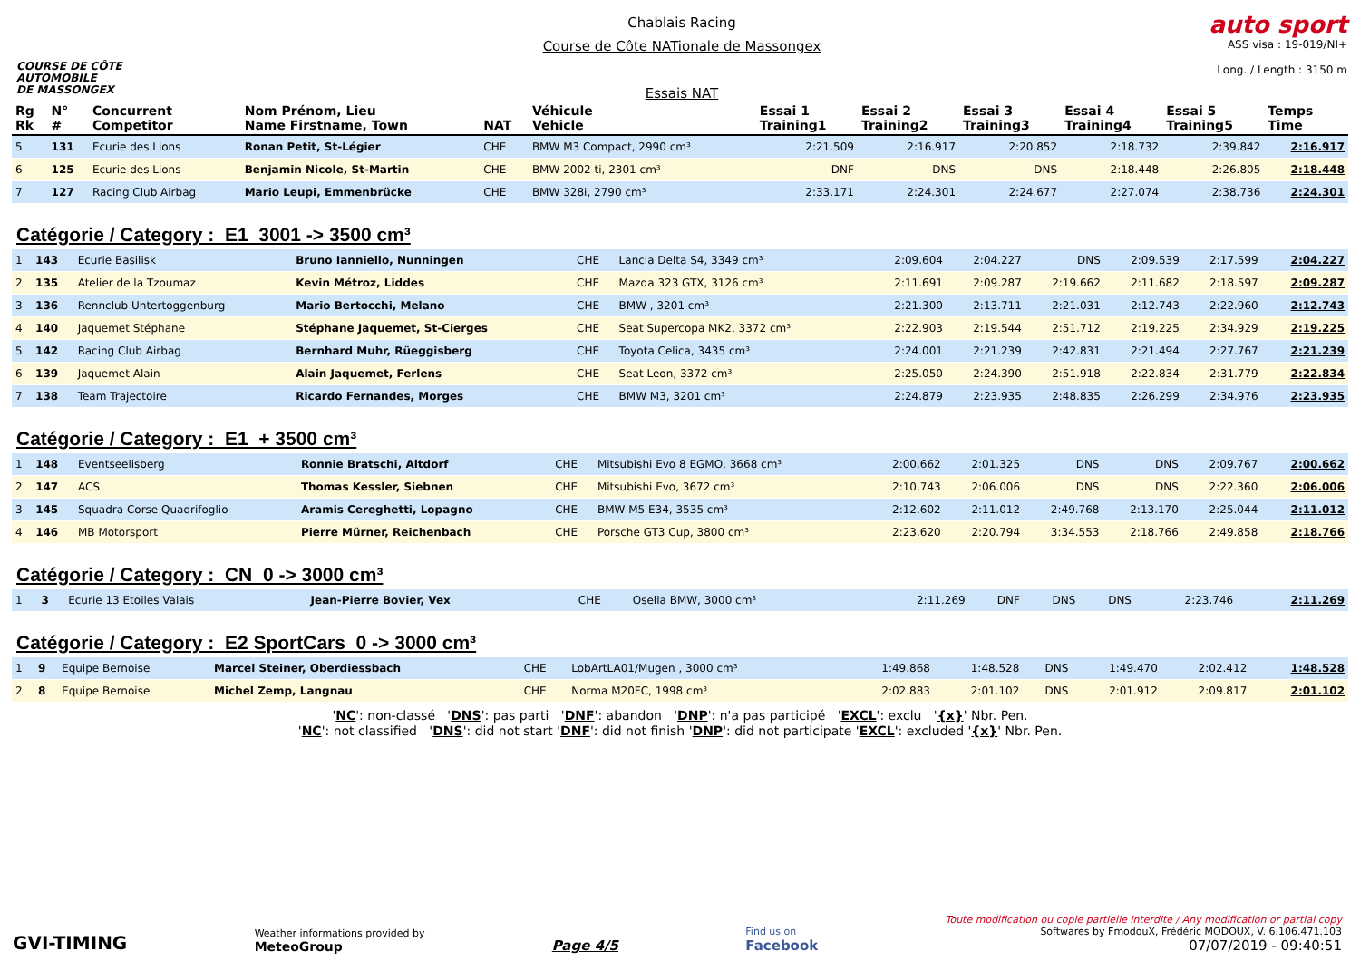COURSE DE CÔTE
AUTOMOBILE
DE MASSONGEX
Chablais Racing
Course de Côte NATionale de Massongex
Essais NAT
auto sport
ASS visa : 19-019/NI+
Long. / Length : 3150 m
| Rg Rk | N° # | Concurrent Competitor | Nom Prénom, Lieu Name Firstname, Town | NAT | Véhicule Vehicle | Essai 1 Training1 | Essai 2 Training2 | Essai 3 Training3 | Essai 4 Training4 | Essai 5 Training5 | Temps Time |
| --- | --- | --- | --- | --- | --- | --- | --- | --- | --- | --- | --- |
| 5 | 131 | Ecurie des Lions | Ronan Petit, St-Légier | CHE | BMW M3 Compact, 2990 cm³ | 2:21.509 | 2:16.917 | 2:20.852 | 2:18.732 | 2:39.842 | 2:16.917 |
| 6 | 125 | Ecurie des Lions | Benjamin Nicole, St-Martin | CHE | BMW 2002 ti, 2301 cm³ | DNF | DNS | DNS | 2:18.448 | 2:26.805 | 2:18.448 |
| 7 | 127 | Racing Club Airbag | Mario Leupi, Emmenbrücke | CHE | BMW 328i, 2790 cm³ | 2:33.171 | 2:24.301 | 2:24.677 | 2:27.074 | 2:38.736 | 2:24.301 |
Catégorie / Category : E1 3001 -> 3500 cm³
| 1 | 143 | Ecurie Basilisk | Bruno Ianniello, Nunningen | CHE | Lancia Delta S4, 3349 cm³ | 2:09.604 | 2:04.227 | DNS | 2:09.539 | 2:17.599 | 2:04.227 |
| 2 | 135 | Atelier de la Tzoumaz | Kevin Métroz, Liddes | CHE | Mazda 323 GTX, 3126 cm³ | 2:11.691 | 2:09.287 | 2:19.662 | 2:11.682 | 2:18.597 | 2:09.287 |
| 3 | 136 | Rennclub Untertoggenburg | Mario Bertocchi, Melano | CHE | BMW , 3201 cm³ | 2:21.300 | 2:13.711 | 2:21.031 | 2:12.743 | 2:22.960 | 2:12.743 |
| 4 | 140 | Jaquemet Stéphane | Stéphane Jaquemet, St-Cierges | CHE | Seat Supercopa MK2, 3372 cm³ | 2:22.903 | 2:19.544 | 2:51.712 | 2:19.225 | 2:34.929 | 2:19.225 |
| 5 | 142 | Racing Club Airbag | Bernhard Muhr, Rüeggisberg | CHE | Toyota Celica, 3435 cm³ | 2:24.001 | 2:21.239 | 2:42.831 | 2:21.494 | 2:27.767 | 2:21.239 |
| 6 | 139 | Jaquemet Alain | Alain Jaquemet, Ferlens | CHE | Seat Leon, 3372 cm³ | 2:25.050 | 2:24.390 | 2:51.918 | 2:22.834 | 2:31.779 | 2:22.834 |
| 7 | 138 | Team Trajectoire | Ricardo Fernandes, Morges | CHE | BMW M3, 3201 cm³ | 2:24.879 | 2:23.935 | 2:48.835 | 2:26.299 | 2:34.976 | 2:23.935 |
Catégorie / Category : E1 + 3500 cm³
| 1 | 148 | Eventseelisberg | Ronnie Bratschi, Altdorf | CHE | Mitsubishi Evo 8 EGMO, 3668 cm³ | 2:00.662 | 2:01.325 | DNS | DNS | 2:09.767 | 2:00.662 |
| 2 | 147 | ACS | Thomas Kessler, Siebnen | CHE | Mitsubishi Evo, 3672 cm³ | 2:10.743 | 2:06.006 | DNS | DNS | 2:22.360 | 2:06.006 |
| 3 | 145 | Squadra Corse Quadrifoglio | Aramis Cereghetti, Lopagno | CHE | BMW M5 E34, 3535 cm³ | 2:12.602 | 2:11.012 | 2:49.768 | 2:13.170 | 2:25.044 | 2:11.012 |
| 4 | 146 | MB Motorsport | Pierre Mürner, Reichenbach | CHE | Porsche GT3 Cup, 3800 cm³ | 2:23.620 | 2:20.794 | 3:34.553 | 2:18.766 | 2:49.858 | 2:18.766 |
Catégorie / Category : CN 0 -> 3000 cm³
| 1 | 3 | Ecurie 13 Etoiles Valais | Jean-Pierre Bovier, Vex | CHE | Osella BMW, 3000 cm³ | 2:11.269 | DNF | DNS | DNS | 2:23.746 | 2:11.269 |
Catégorie / Category : E2 SportCars 0 -> 3000 cm³
| 1 | 9 | Equipe Bernoise | Marcel Steiner, Oberdiessbach | CHE | LobArtLA01/Mugen , 3000 cm³ | 1:49.868 | 1:48.528 | DNS | 1:49.470 | 2:02.412 | 1:48.528 |
| 2 | 8 | Equipe Bernoise | Michel Zemp, Langnau | CHE | Norma M20FC, 1998 cm³ | 2:02.883 | 2:01.102 | DNS | 2:01.912 | 2:09.817 | 2:01.102 |
'NC': non-classé 'DNS': pas parti 'DNF': abandon 'DNP': n'a pas participé 'EXCL': exclu '{x}' Nbr. Pen.
'NC': not classified 'DNS': did not start 'DNF': did not finish 'DNP': did not participate 'EXCL': excluded '{x}' Nbr. Pen.
GVI-TIMING
Weather informations provided by
MeteoGroup
Page 4/5
Find us on
Facebook
Toute modification ou copie partielle interdite / Any modification or partial copy
Softwares by FmodouX, Frédéric MODOUX, V. 6.106.471.103
07/07/2019 - 09:40:51